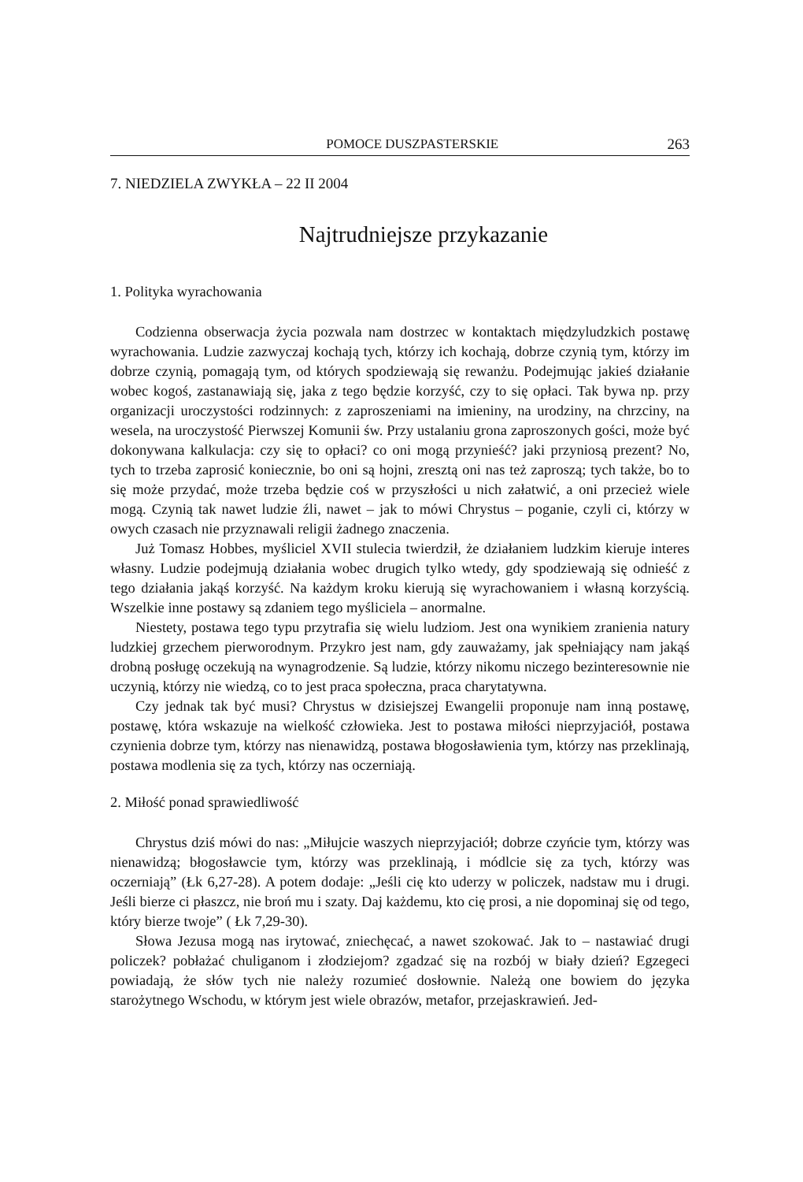POMOCE DUSZPASTERSKIE 263
7. NIEDZIELA ZWYKŁA – 22 II 2004
Najtrudniejsze przykazanie
1. Polityka wyrachowania
Codzienna obserwacja życia pozwala nam dostrzec w kontaktach międzyludzkich postawę wyrachowania. Ludzie zazwyczaj kochają tych, którzy ich kochają, dobrze czynią tym, którzy im dobrze czynią, pomagają tym, od których spodziewają się rewanżu. Podejmując jakieś działanie wobec kogoś, zastanawiają się, jaka z tego będzie korzyść, czy to się opłaci. Tak bywa np. przy organizacji uroczystości rodzinnych: z zaproszeniami na imieniny, na urodziny, na chrzciny, na wesela, na uroczystość Pierwszej Komunii św. Przy ustalaniu grona zaproszonych gości, może być dokonywana kalkulacja: czy się to opłaci? co oni mogą przynieść? jaki przyniosą prezent? No, tych to trzeba zaprosić koniecznie, bo oni są hojni, zresztą oni nas też zaproszą; tych także, bo to się może przydać, może trzeba będzie coś w przyszłości u nich załatwić, a oni przecież wiele mogą. Czynią tak nawet ludzie źli, nawet – jak to mówi Chrystus – poganie, czyli ci, którzy w owych czasach nie przyznawali religii żadnego znaczenia.
Już Tomasz Hobbes, myśliciel XVII stulecia twierdził, że działaniem ludzkim kieruje interes własny. Ludzie podejmują działania wobec drugich tylko wtedy, gdy spodziewają się odnieść z tego działania jakąś korzyść. Na każdym kroku kierują się wyrachowaniem i własną korzyścią. Wszelkie inne postawy są zdaniem tego myśliciela – anormalne.
Niestety, postawa tego typu przytrafia się wielu ludziom. Jest ona wynikiem zranienia natury ludzkiej grzechem pierworodnym. Przykro jest nam, gdy zauważamy, jak spełniający nam jakąś drobną posługę oczekują na wynagrodzenie. Są ludzie, którzy nikomu niczego bezinteresownie nie uczynią, którzy nie wiedzą, co to jest praca społeczna, praca charytatywna.
Czy jednak tak być musi? Chrystus w dzisiejszej Ewangelii proponuje nam inną postawę, postawę, która wskazuje na wielkość człowieka. Jest to postawa miłości nieprzyjaciół, postawa czynienia dobrze tym, którzy nas nienawidzą, postawa błogosławienia tym, którzy nas przeklinają, postawa modlenia się za tych, którzy nas oczerniają.
2. Miłość ponad sprawiedliwość
Chrystus dziś mówi do nas: „Miłujcie waszych nieprzyjaciół; dobrze czyńcie tym, którzy was nienawidzą; błogosławcie tym, którzy was przeklinają, i módlcie się za tych, którzy was oczerniają” (Łk 6,27-28). A potem dodaje: „Jeśli cię kto uderzy w policzek, nadstaw mu i drugi. Jeśli bierze ci płaszcz, nie broń mu i szaty. Daj każdemu, kto cię prosi, a nie dopominaj się od tego, który bierze twoje” ( Łk 7,29-30).
Słowa Jezusa mogą nas irytować, zniechęcać, a nawet szokować. Jak to – nastawiać drugi policzek? pobłażać chuliganom i złodziejom? zgadzać się na rozbój w biały dzień? Egzegeci powiadają, że słów tych nie należy rozumieć dosłownie. Należą one bowiem do języka starożytnego Wschodu, w którym jest wiele obrazów, metafor, przejaskrawień. Jed-